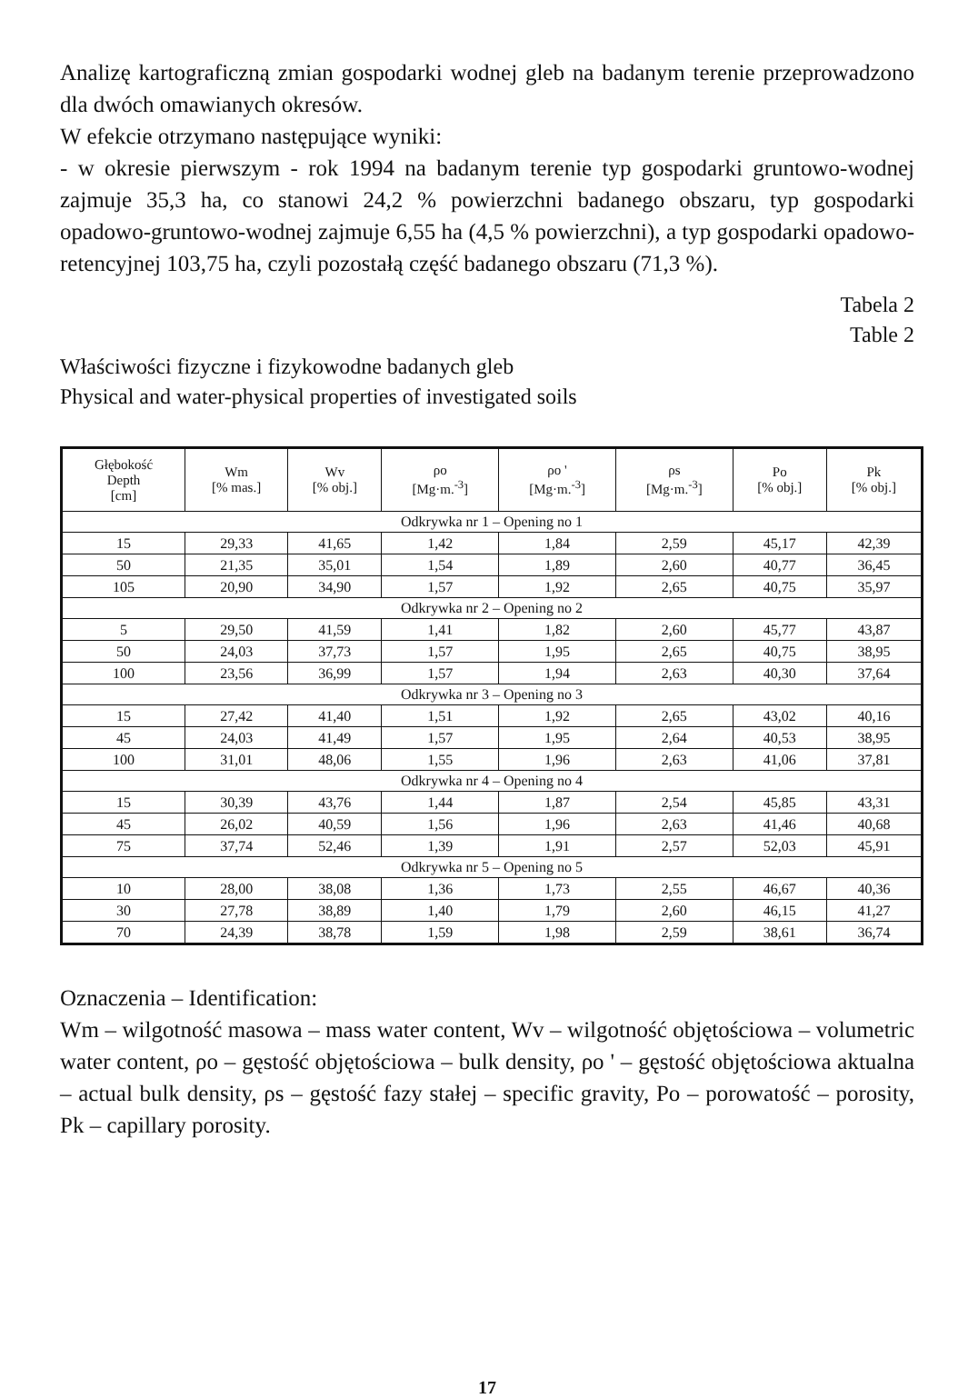Analizę kartograficzną zmian gospodarki wodnej gleb na badanym terenie przeprowadzono dla dwóch omawianych okresów.
W efekcie otrzymano następujące wyniki:
- w okresie pierwszym - rok 1994 na badanym terenie typ gospodarki gruntowo-wodnej zajmuje 35,3 ha, co stanowi 24,2 % powierzchni badanego obszaru, typ gospodarki opadowo-gruntowo-wodnej zajmuje 6,55 ha (4,5 % powierzchni), a typ gospodarki opadowo-retencyjnej 103,75 ha, czyli pozostałą część badanego obszaru (71,3 %).
Tabela 2
Table 2
Właściwości fizyczne i fizykowodne badanych gleb
Physical and water-physical properties of investigated soils
| Głębokość Depth [cm] | Wm [% mas.] | Wv [% obj.] | ρo [Mg·m.<sup>-3</sup>] | ρo ' [Mg·m.<sup>-3</sup>] | ρs [Mg·m.<sup>-3</sup>] | Po [% obj.] | Pk [% obj.] |
| --- | --- | --- | --- | --- | --- | --- | --- |
| Odkrywka nr 1 – Opening no 1 | | | | | | | |
| 15 | 29,33 | 41,65 | 1,42 | 1,84 | 2,59 | 45,17 | 42,39 |
| 50 | 21,35 | 35,01 | 1,54 | 1,89 | 2,60 | 40,77 | 36,45 |
| 105 | 20,90 | 34,90 | 1,57 | 1,92 | 2,65 | 40,75 | 35,97 |
| Odkrywka nr 2 – Opening no 2 | | | | | | | |
| 5 | 29,50 | 41,59 | 1,41 | 1,82 | 2,60 | 45,77 | 43,87 |
| 50 | 24,03 | 37,73 | 1,57 | 1,95 | 2,65 | 40,75 | 38,95 |
| 100 | 23,56 | 36,99 | 1,57 | 1,94 | 2,63 | 40,30 | 37,64 |
| Odkrywka nr 3 – Opening no 3 | | | | | | | |
| 15 | 27,42 | 41,40 | 1,51 | 1,92 | 2,65 | 43,02 | 40,16 |
| 45 | 24,03 | 41,49 | 1,57 | 1,95 | 2,64 | 40,53 | 38,95 |
| 100 | 31,01 | 48,06 | 1,55 | 1,96 | 2,63 | 41,06 | 37,81 |
| Odkrywka nr 4 – Opening no 4 | | | | | | | |
| 15 | 30,39 | 43,76 | 1,44 | 1,87 | 2,54 | 45,85 | 43,31 |
| 45 | 26,02 | 40,59 | 1,56 | 1,96 | 2,63 | 41,46 | 40,68 |
| 75 | 37,74 | 52,46 | 1,39 | 1,91 | 2,57 | 52,03 | 45,91 |
| Odkrywka nr 5 – Opening no 5 | | | | | | | |
| 10 | 28,00 | 38,08 | 1,36 | 1,73 | 2,55 | 46,67 | 40,36 |
| 30 | 27,78 | 38,89 | 1,40 | 1,79 | 2,60 | 46,15 | 41,27 |
| 70 | 24,39 | 38,78 | 1,59 | 1,98 | 2,59 | 38,61 | 36,74 |
Oznaczenia – Identification:
Wm – wilgotność masowa – mass water content, Wv – wilgotność objętościowa – volumetric water content, ρo – gęstość objętościowa – bulk density, ρo ' – gęstość objętościowa aktualna – actual bulk density, ρs – gęstość fazy stałej – specific gravity, Po – porowatość – porosity, Pk – capillary porosity.
17